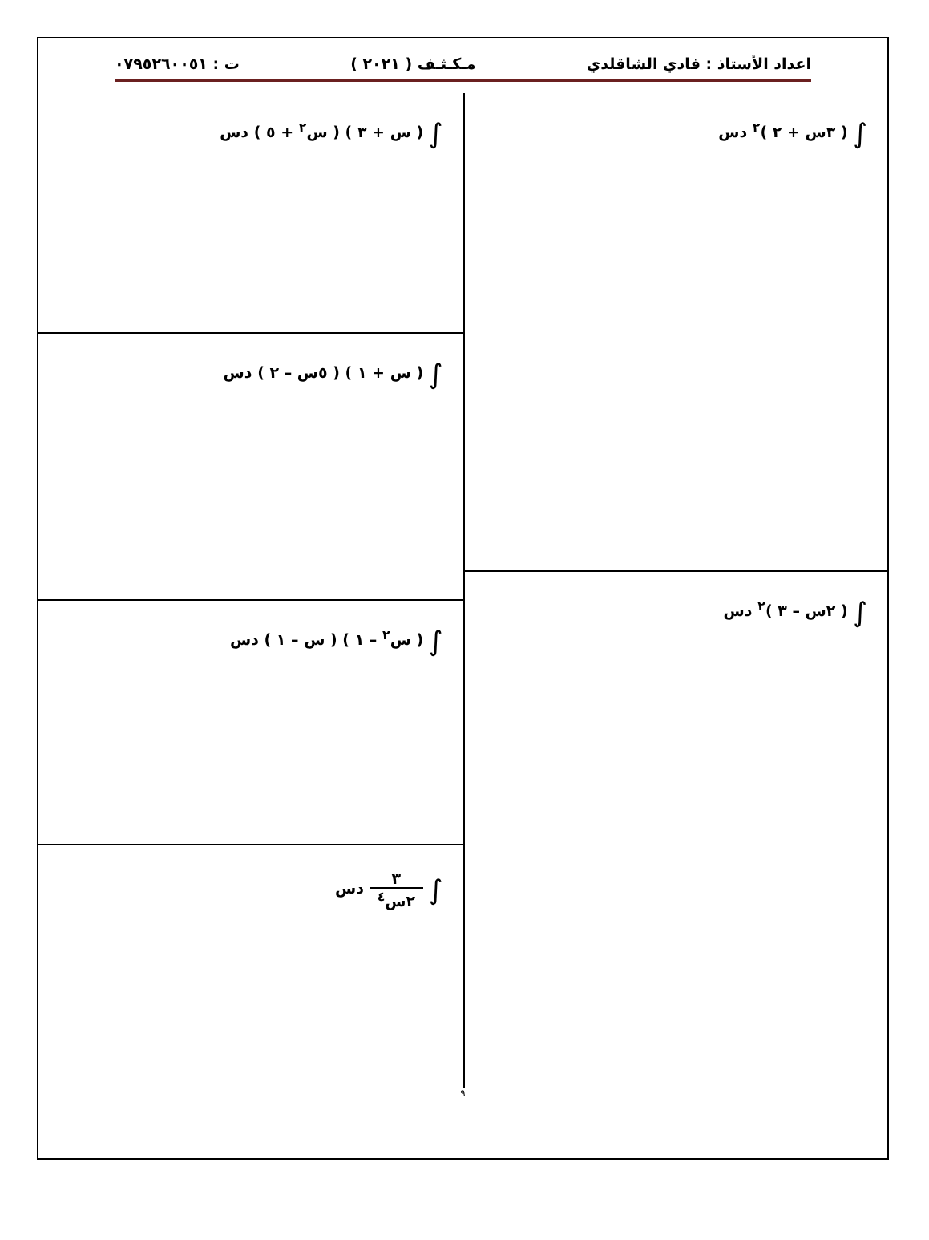اعداد الأستاذ : فادي الشاقلدي مـكـثـف ( ٢٠٢١ ) ت : ٠٧٩٥٢٦٠٠٥١
∫ ( ٣س + ٢ )<sup>٢</sup> دس
∫ ( ٢س – ٣ )<sup>٢</sup> دس
∫ ( س + ٣ ) ( س<sup>٢</sup> + ٥ ) دس
∫ ( س + ١ ) ( ٥س – ٢ ) دس
∫ ( س<sup>٢</sup> – ١ ) ( س – ١ ) دس
∫ ٣ ٢س<sup>٤</sup> دس
٩